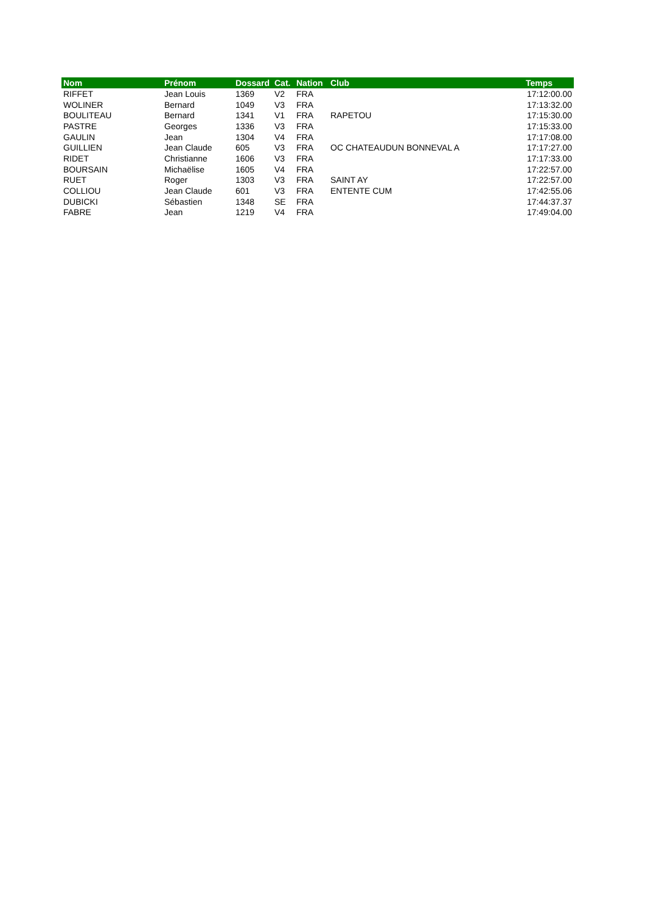| Nom | Prénom | Dossard | Cat. | Nation | Club | Temps |
| --- | --- | --- | --- | --- | --- | --- |
| RIFFET | Jean Louis | 1369 | V2 | FRA | | 17:12:00.00 |
| WOLINER | Bernard | 1049 | V3 | FRA | | 17:13:32.00 |
| BOULITEAU | Bernard | 1341 | V1 | FRA | RAPETOU | 17:15:30.00 |
| PASTRE | Georges | 1336 | V3 | FRA | | 17:15:33.00 |
| GAULIN | Jean | 1304 | V4 | FRA | | 17:17:08.00 |
| GUILLIEN | Jean Claude | 605 | V3 | FRA | OC CHATEAUDUN BONNEVAL A | 17:17:27.00 |
| RIDET | Christianne | 1606 | V3 | FRA | | 17:17:33.00 |
| BOURSAIN | Michaëlise | 1605 | V4 | FRA | | 17:22:57.00 |
| RUET | Roger | 1303 | V3 | FRA | SAINT AY | 17:22:57.00 |
| COLLIOU | Jean Claude | 601 | V3 | FRA | ENTENTE CUM | 17:42:55.06 |
| DUBICKI | Sébastien | 1348 | SE | FRA | | 17:44:37.37 |
| FABRE | Jean | 1219 | V4 | FRA | | 17:49:04.00 |